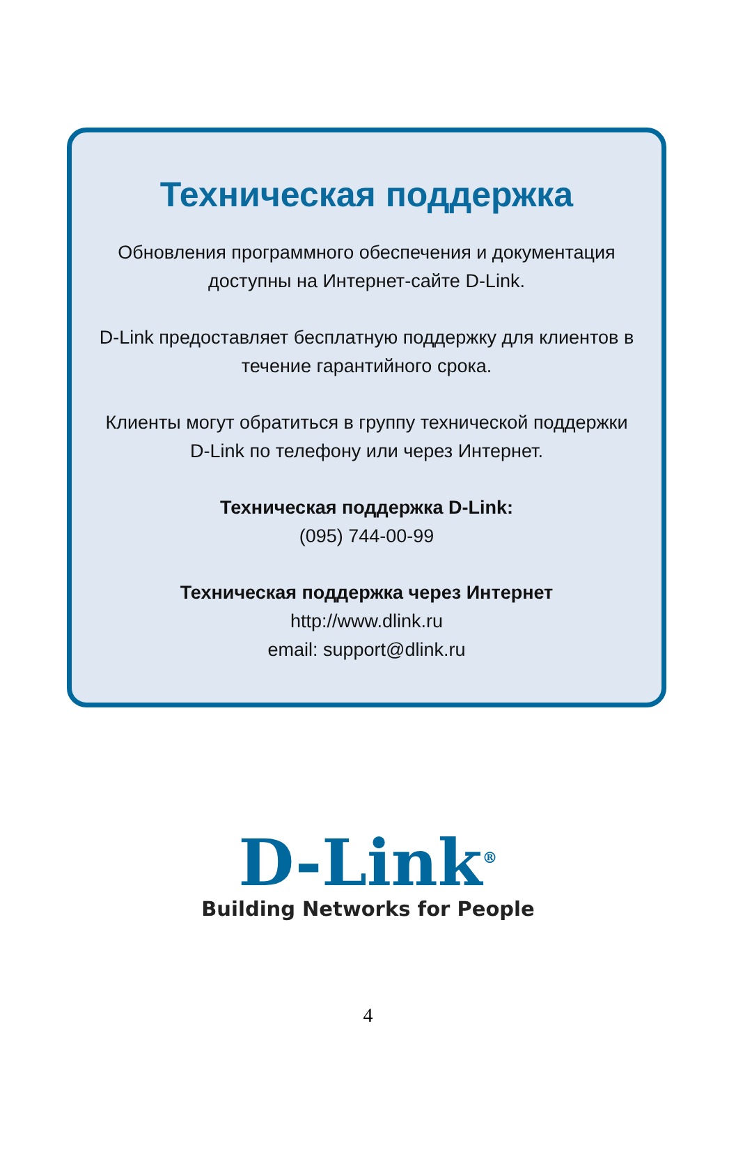Техническая поддержка
Обновления программного обеспечения и документация
доступны на Интернет-сайте D-Link.
D-Link предоставляет бесплатную поддержку для клиентов в
течение гарантийного срока.
Клиенты могут обратиться в группу технической поддержки
D-Link по телефону или через Интернет.
Техническая поддержка D-Link:
(095) 744-00-99
Техническая поддержка через Интернет
http://www.dlink.ru
email: support@dlink.ru
D-Link<sup>®</sup>
Building Networks for People
4